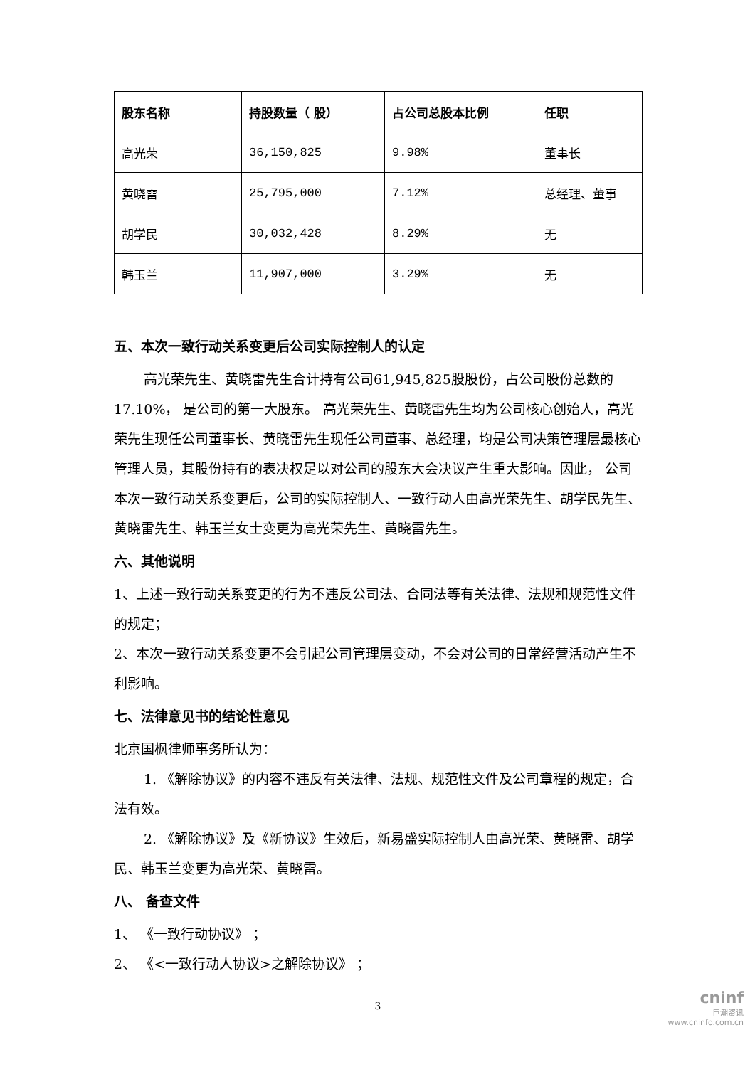| 股东名称 | 持股数量（ 股） | 占公司总股本比例 | 任职 |
| --- | --- | --- | --- |
| 高光荣 | 36,150,825 | 9.98% | 董事长 |
| 黄晓雷 | 25,795,000 | 7.12% | 总经理、董事 |
| 胡学民 | 30,032,428 | 8.29% | 无 |
| 韩玉兰 | 11,907,000 | 3.29% | 无 |
五、本次一致行动关系变更后公司实际控制人的认定
高光荣先生、黄晓雷先生合计持有公司61,945,825股股份，占公司股份总数的17.10%， 是公司的第一大股东。 高光荣先生、黄晓雷先生均为公司核心创始人，高光荣先生现任公司董事长、黄晓雷先生现任公司董事、总经理，均是公司决策管理层最核心管理人员，其股份持有的表决权足以对公司的股东大会决议产生重大影响。因此， 公司本次一致行动关系变更后，公司的实际控制人、一致行动人由高光荣先生、胡学民先生、黄晓雷先生、韩玉兰女士变更为高光荣先生、黄晓雷先生。
六、其他说明
1、上述一致行动关系变更的行为不违反公司法、合同法等有关法律、法规和规范性文件的规定；
2、本次一致行动关系变更不会引起公司管理层变动，不会对公司的日常经营活动产生不利影响。
七、法律意见书的结论性意见
北京国枫律师事务所认为：
1. 《解除协议》的内容不违反有关法律、法规、规范性文件及公司章程的规定，合法有效。
2. 《解除协议》及《新协议》生效后，新易盛实际控制人由高光荣、黄晓雷、胡学民、韩玉兰变更为高光荣、黄晓雷。
八、 备查文件
1、 《一致行动协议》 ；
2、 《<一致行动人协议>之解除协议》 ；
3
cninf
巨潮资讯
www.cninfo.com.cn